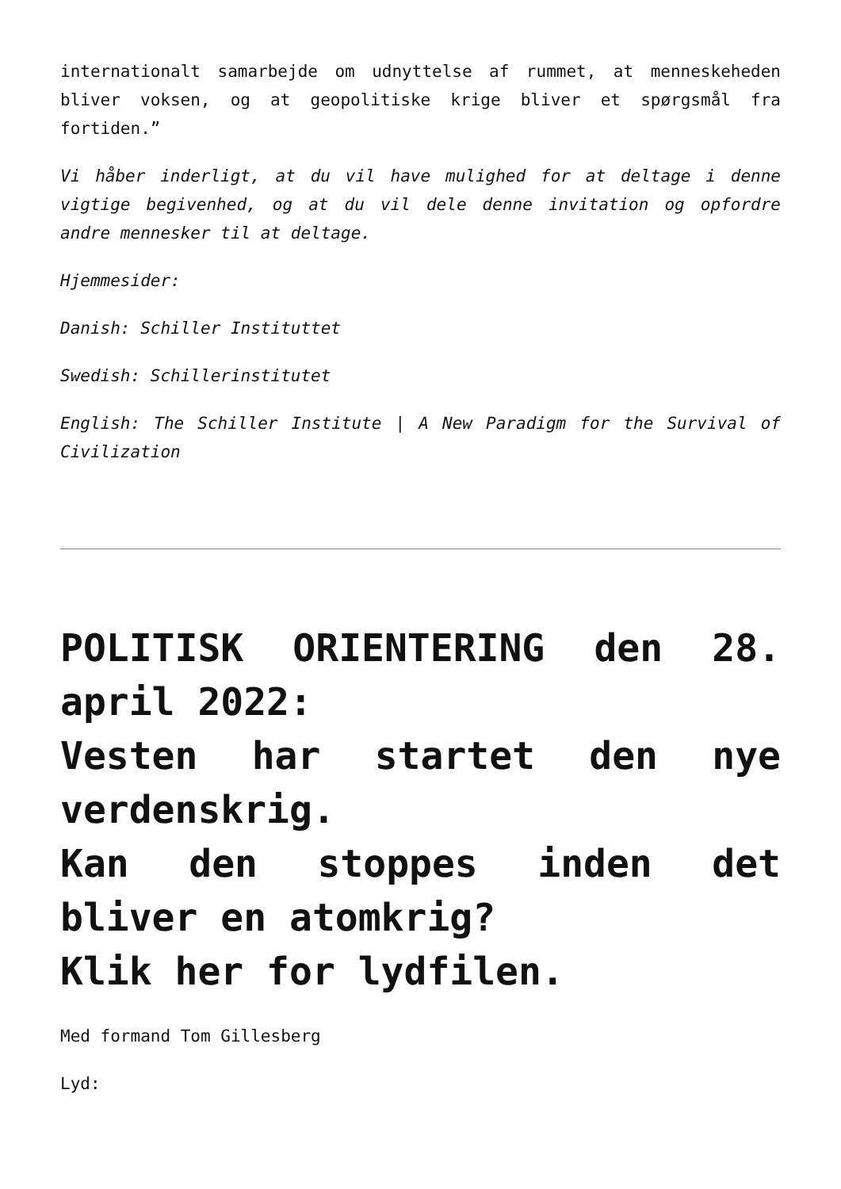internationalt samarbejde om udnyttelse af rummet, at menneskeheden bliver voksen, og at geopolitiske krige bliver et spørgsmål fra fortiden.”
Vi håber inderligt, at du vil have mulighed for at deltage i denne vigtige begivenhed, og at du vil dele denne invitation og opfordre andre mennesker til at deltage.
Hjemmesider:
Danish: Schiller Instituttet
Swedish: Schillerinstitutet
English: The Schiller Institute | A New Paradigm for the Survival of Civilization
POLITISK ORIENTERING den 28. april 2022:
Vesten har startet den nye verdenskrig.
Kan den stoppes inden det bliver en atomkrig?
Klik her for lydfilen.
Med formand Tom Gillesberg
Lyd: